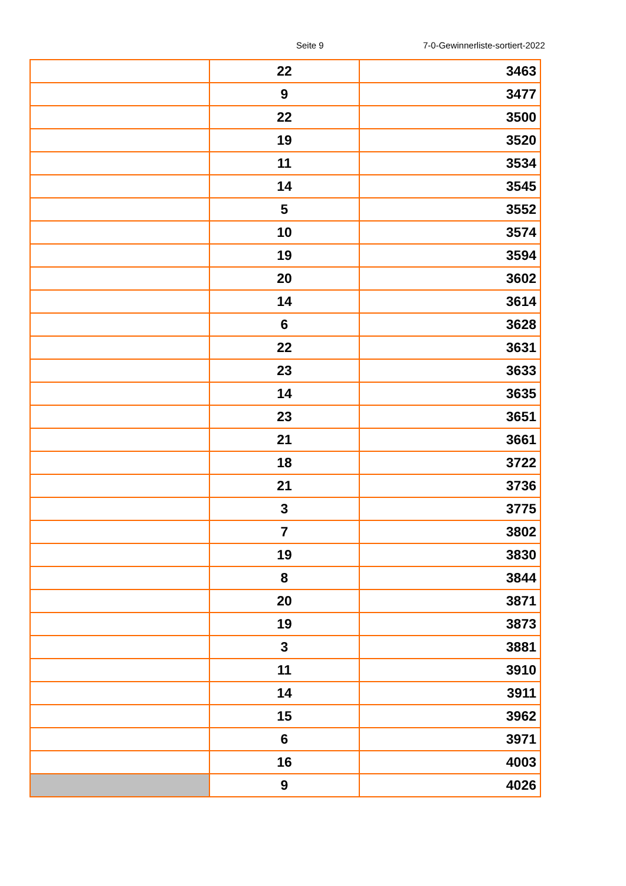Seite 9 7-0-Gewinnerliste-sortiert-2022
| | 22 | 3463 |
| | 9 | 3477 |
| | 22 | 3500 |
| | 19 | 3520 |
| | 11 | 3534 |
| | 14 | 3545 |
| | 5 | 3552 |
| | 10 | 3574 |
| | 19 | 3594 |
| | 20 | 3602 |
| | 14 | 3614 |
| | 6 | 3628 |
| | 22 | 3631 |
| | 23 | 3633 |
| | 14 | 3635 |
| | 23 | 3651 |
| | 21 | 3661 |
| | 18 | 3722 |
| | 21 | 3736 |
| | 3 | 3775 |
| | 7 | 3802 |
| | 19 | 3830 |
| | 8 | 3844 |
| | 20 | 3871 |
| | 19 | 3873 |
| | 3 | 3881 |
| | 11 | 3910 |
| | 14 | 3911 |
| | 15 | 3962 |
| | 6 | 3971 |
| | 16 | 4003 |
| | 9 | 4026 |